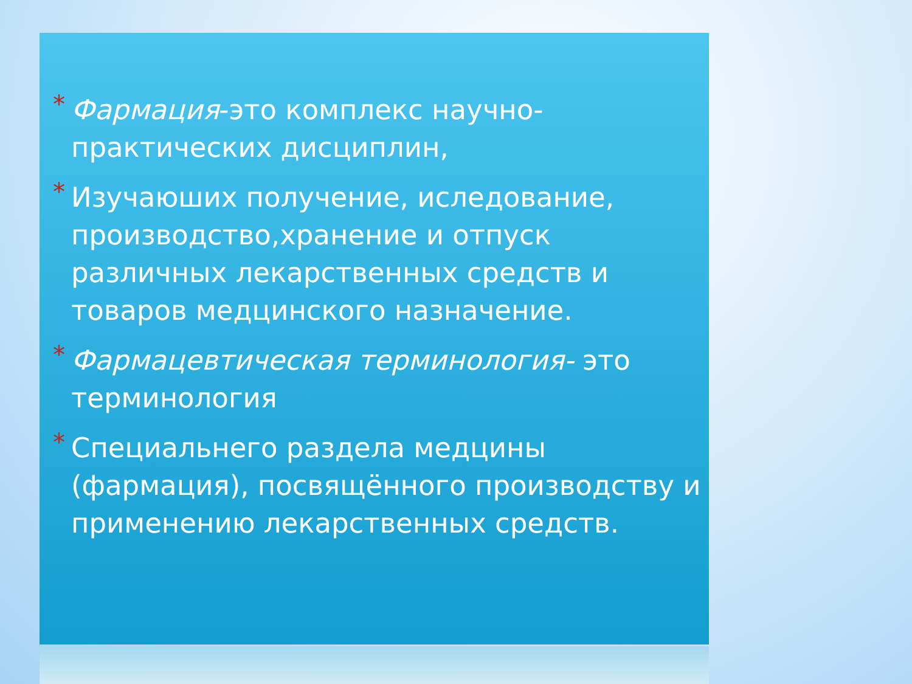* Фармация-это комплекс научно-практических дисциплин,
* Изучаюших получение, иследование, производство,хранение и отпуск различных лекарственных средств и товаров медцинского назначение.
* Фармацевтическая терминология- это терминология
* Специальнего раздела медцины (фармация), посвящённого производству и применению лекарственных средств.